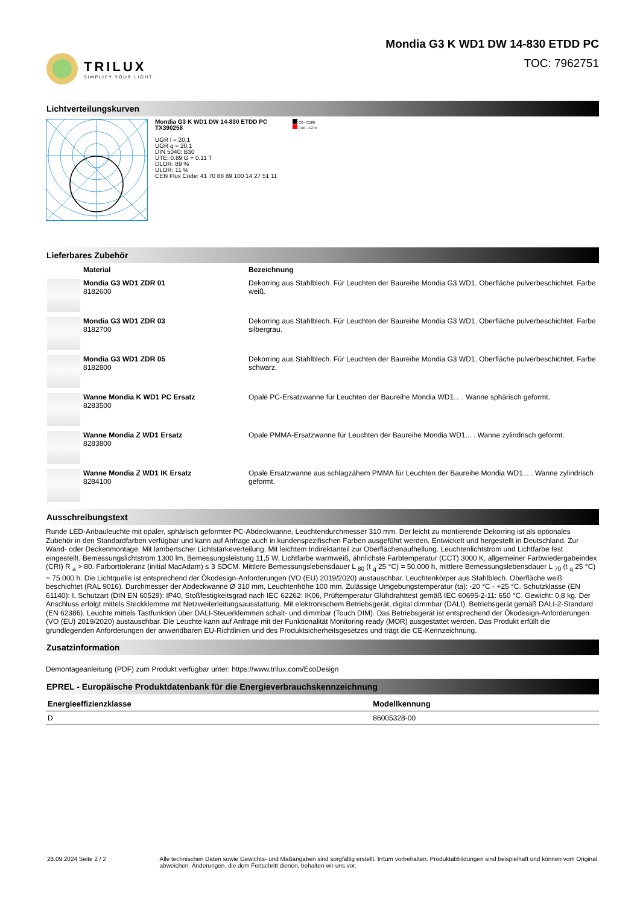TRILUX
SIMPLIFY YOUR LIGHT.
Mondia G3 K WD1 DW 14-830 ETDD PC
TOC: 7962751
Lichtverteilungskurven
Mondia G3 K WD1 DW 14-830 ETDD PC
TX390258
UGR l = 20,1
UGR q = 20,1
DIN 5040: B30
UTE: 0.89 G + 0.11 T
DLOR: 89 %
ULOR: 11 %
CEN Flux Code: 41 70 88 89 100 14 27 51 11
C0 - C180
C90 - C270
Lieferbares Zubehör
| | Material | Bezeichnung |
| | Mondia G3 WD1 ZDR 01 8182600 | Dekorring aus Stahlblech. Für Leuchten der Baureihe Mondia G3 WD1. Oberfläche pulverbeschichtet, Farbe weiß. |
| | Mondia G3 WD1 ZDR 03 8182700 | Dekorring aus Stahlblech. Für Leuchten der Baureihe Mondia G3 WD1. Oberfläche pulverbeschichtet, Farbe silbergrau. |
| | Mondia G3 WD1 ZDR 05 8182800 | Dekorring aus Stahlblech. Für Leuchten der Baureihe Mondia G3 WD1. Oberfläche pulverbeschichtet, Farbe schwarz. |
| | Wanne Mondia K WD1 PC Ersatz 8283500 | Opale PC-Ersatzwanne für Leuchten der Baureihe Mondia WD1... . Wanne sphärisch geformt. |
| | Wanne Mondia Z WD1 Ersatz 8283800 | Opale PMMA-Ersatzwanne für Leuchten der Baureihe Mondia WD1... . Wanne zylindrisch geformt. |
| | Wanne Mondia Z WD1 IK Ersatz 8284100 | Opale Ersatzwanne aus schlagzähem PMMA für Leuchten der Baureihe Mondia WD1... . Wanne zylindrisch geformt. |
Ausschreibungstext
Runde LED-Anbauleuchte mit opaler, sphärisch geformter PC-Abdeckwanne, Leuchtendurchmesser 310 mm. Der leicht zu montierende Dekorring ist als optionales Zubehör in den Standardfarben verfügbar und kann auf Anfrage auch in kundenspezifischen Farben ausgeführt werden. Entwickelt und hergestellt in Deutschland. Zur Wand- oder Deckenmontage. Mit lambertscher Lichtstärkeverteilung. Mit leichtem Indirektanteil zur Oberflächenaufhellung. Leuchtenlichtstrom und Lichtfarbe fest eingestellt. Bemessungslichtstrom 1300 lm, Bemessungsleistung 11,5 W, Lichtfarbe warmweiß, ähnlichste Farbtemperatur (CCT) 3000 K, allgemeiner Farbwiedergabeindex (CRI) R <sub>a</sub> > 80. Farborttoleranz (initial MacAdam) ≤ 3 SDCM. Mittlere Bemessungslebensdauer L <sub>80</sub> (t <sub>q</sub> 25 °C) = 50.000 h, mittlere Bemessungslebensdauer L <sub>70</sub> (t <sub>q</sub> 25 °C) = 75.000 h. Die Lichtquelle ist entsprechend der Ökodesign-Anforderungen (VO (EU) 2019/2020) austauschbar. Leuchtenkörper aus Stahlblech. Oberfläche weiß beschichtet (RAL 9016). Durchmesser der Abdeckwanne Ø 310 mm, Leuchtenhöhe 100 mm. Zulässige Umgebungstemperatur (ta): -20 °C - +25 °C. Schutzklasse (EN 61140): I, Schutzart (DIN EN 60529): IP40, Stoßfestigkeitsgrad nach IEC 62262: IK06, Prüftemperatur Glühdrahttest gemäß IEC 60695-2-11: 650 °C. Gewicht: 0,8 kg. Der Anschluss erfolgt mittels Steckklemme mit Netzweiterleitungsausstattung. Mit elektronischem Betriebsgerät, digital dimmbar (DALI). Betriebsgerät gemäß DALI-2-Standard (EN 62386). Leuchte mittels Tastfunktion über DALI-Steuerklemmen schalt- und dimmbar (Touch DIM). Das Betriebsgerät ist entsprechend der Ökodesign-Anforderungen (VO (EU) 2019/2020) austauschbar. Die Leuchte kann auf Anfrage mit der Funktionalität Monitoring ready (MOR) ausgestattet werden. Das Produkt erfüllt die grundlegenden Anforderungen der anwendbaren EU-Richtlinien und des Produktsicherheitsgesetzes und trägt die CE-Kennzeichnung.
Zusatzinformation
Demontageanleitung (PDF) zum Produkt verfügbar unter: https://www.trilux.com/EcoDesign
EPREL - Europäische Produktdatenbank für die Energieverbrauchskennzeichnung
| Energieeffizienzklasse | Modellkennung |
| --- | --- |
| D | 86005328-00 |
28.09.2024 Seite 2 / 2 Alle technischen Daten sowie Gewichts- und Maßangaben sind sorgfältig erstellt. Irrtum vorbehalten. Produktabbildungen sind beispielhaft und können vom Original abweichen. Änderungen, die dem Fortschritt dienen, behalten wir uns vor.